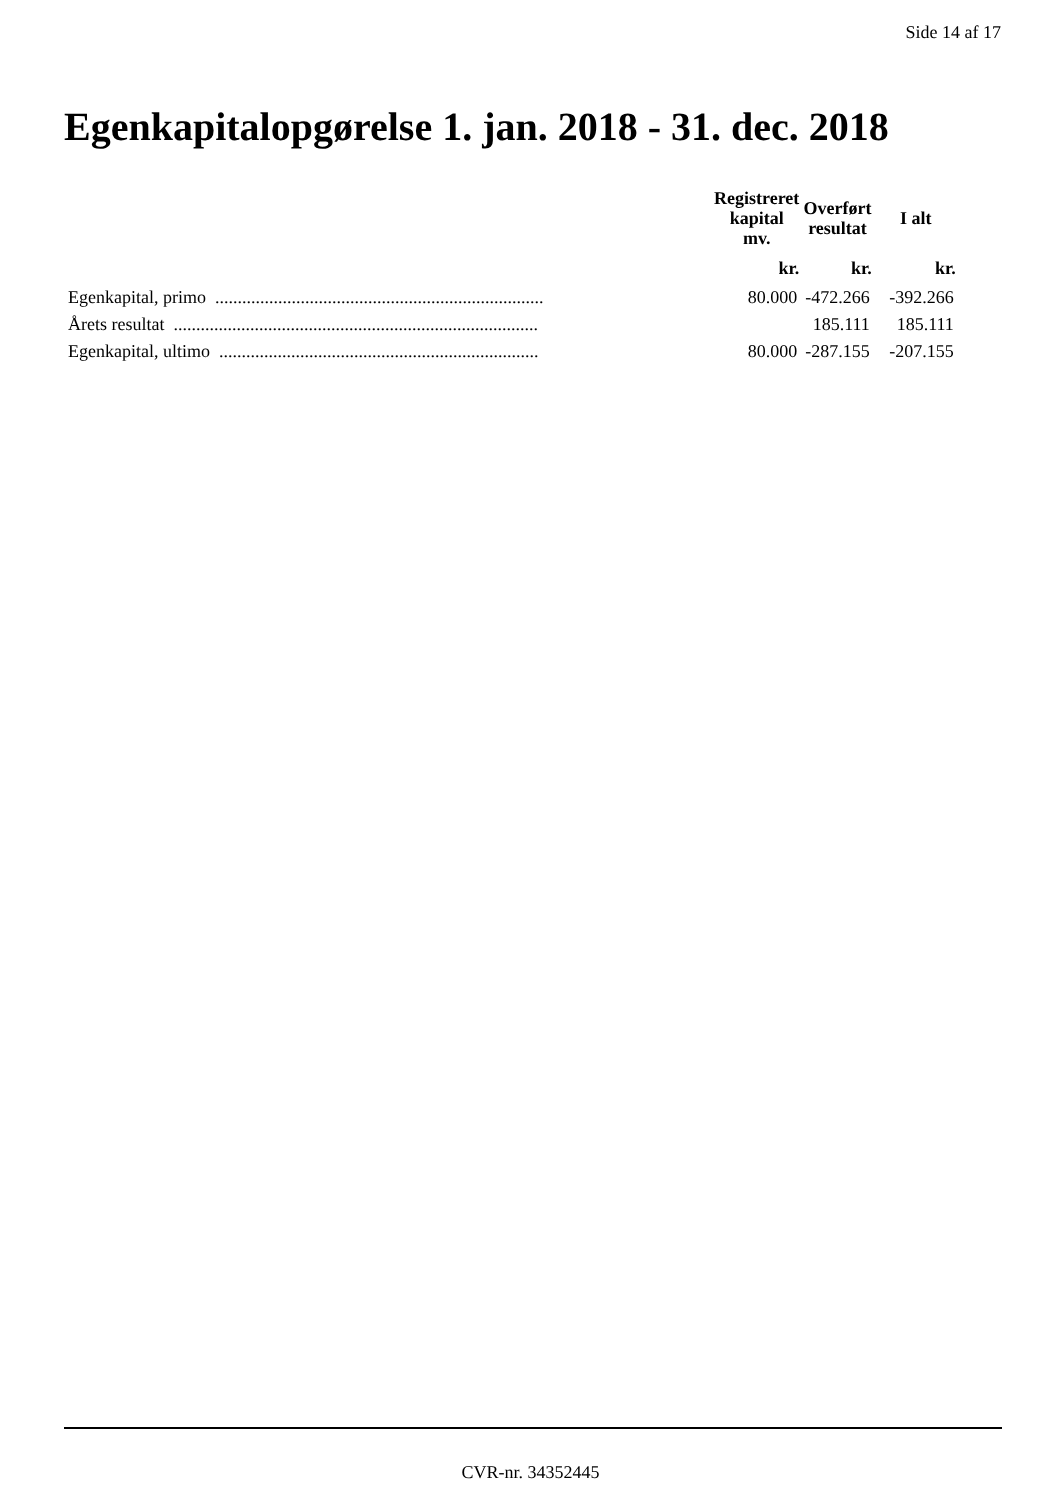Side 14 af 17
Egenkapitalopgørelse 1. jan. 2018 - 31. dec. 2018
| | Registreret kapital mv. | Overført resultat | I alt |
| --- | --- | --- | --- |
| | kr. | kr. | kr. |
| Egenkapital, primo ......................................................................... | 80.000 | -472.266 | -392.266 |
| Årets resultat ................................................................................. | | 185.111 | 185.111 |
| Egenkapital, ultimo ....................................................................... | 80.000 | -287.155 | -207.155 |
CVR-nr. 34352445